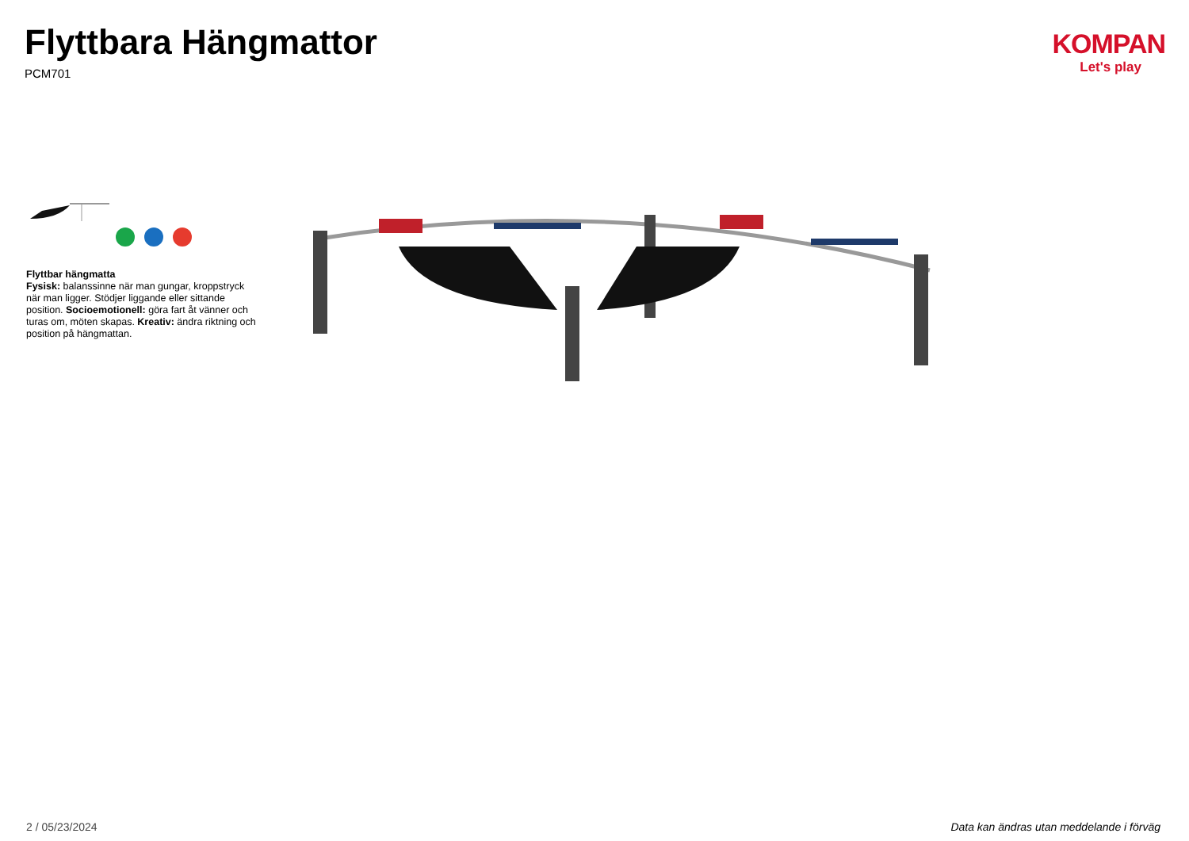Flyttbara Hängmattor
PCM701
KOMPAN
Let's play
Flyttbar hängmatta
Fysisk: balanssinne när man gungar, kroppstryck när man ligger. Stödjer liggande eller sittande position. Socioemotionell: göra fart åt vänner och turas om, möten skapas. Kreativ: ändra riktning och position på hängmattan.
2 / 05/23/2024 Data kan ändras utan meddelande i förväg